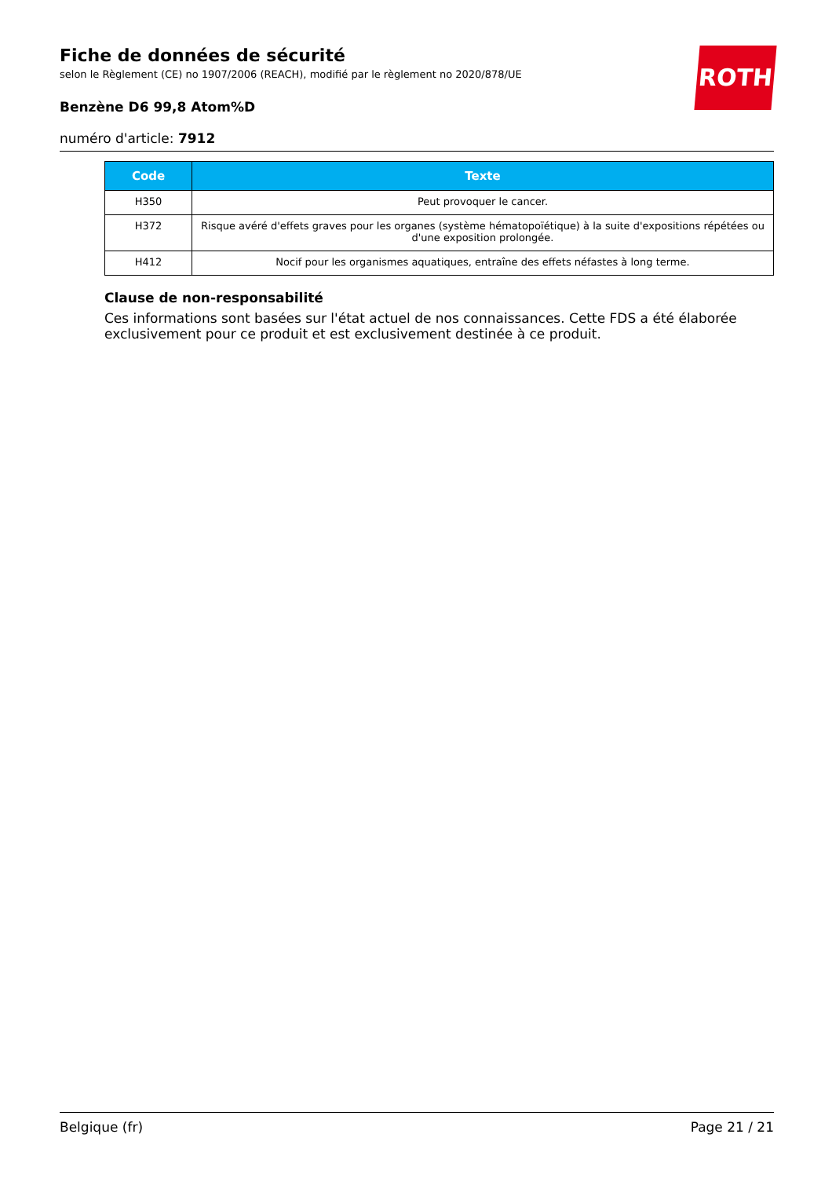ROTH
Fiche de données de sécurité
selon le Règlement (CE) no 1907/2006 (REACH), modifié par le règlement no 2020/878/UE
Benzène D6 99,8 Atom%D
numéro d'article: 7912
| Code | Texte |
| --- | --- |
| H350 | Peut provoquer le cancer. |
| H372 | Risque avéré d'effets graves pour les organes (système hématopoïétique) à la suite d'expositions répétées ou d'une exposition prolongée. |
| H412 | Nocif pour les organismes aquatiques, entraîne des effets néfastes à long terme. |
Clause de non-responsabilité
Ces informations sont basées sur l'état actuel de nos connaissances. Cette FDS a été élaborée exclusivement pour ce produit et est exclusivement destinée à ce produit.
Belgique (fr) Page 21 / 21